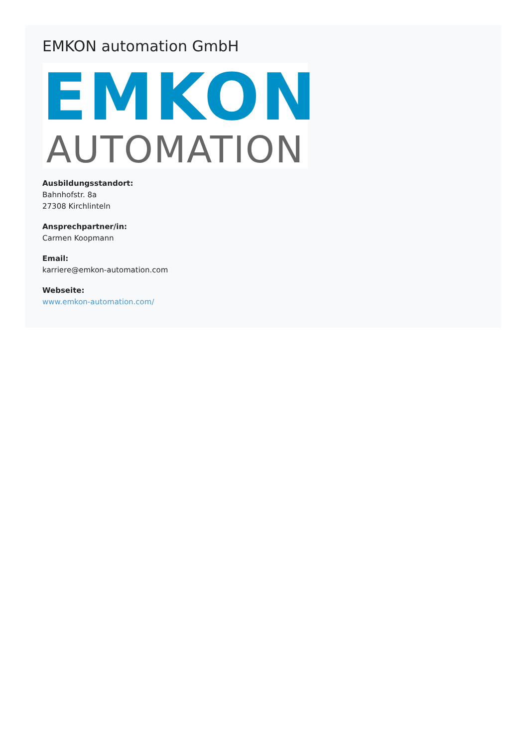EMKON automation GmbH
EMKON
AUTOMATION
Ausbildungsstandort:
Bahnhofstr. 8a
27308 Kirchlinteln
Ansprechpartner/in:
Carmen Koopmann
Email:
karriere@emkon-automation.com
Webseite:
www.emkon-automation.com/